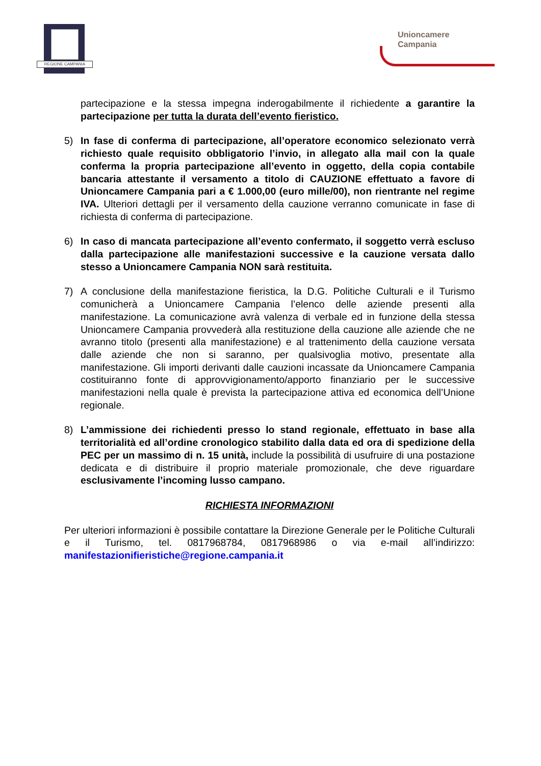REGIONE CAMPANIA
Unioncamere
Campania
partecipazione e la stessa impegna inderogabilmente il richiedente a garantire la partecipazione per tutta la durata dell’evento fieristico.
5) In fase di conferma di partecipazione, all’operatore economico selezionato verrà richiesto quale requisito obbligatorio l’invio, in allegato alla mail con la quale conferma la propria partecipazione all’evento in oggetto, della copia contabile bancaria attestante il versamento a titolo di CAUZIONE effettuato a favore di Unioncamere Campania pari a € 1.000,00 (euro mille/00), non rientrante nel regime IVA. Ulteriori dettagli per il versamento della cauzione verranno comunicate in fase di richiesta di conferma di partecipazione.
6) In caso di mancata partecipazione all’evento confermato, il soggetto verrà escluso dalla partecipazione alle manifestazioni successive e la cauzione versata dallo stesso a Unioncamere Campania NON sarà restituita.
7) A conclusione della manifestazione fieristica, la D.G. Politiche Culturali e il Turismo comunicherà a Unioncamere Campania l’elenco delle aziende presenti alla manifestazione. La comunicazione avrà valenza di verbale ed in funzione della stessa Unioncamere Campania provvederà alla restituzione della cauzione alle aziende che ne avranno titolo (presenti alla manifestazione) e al trattenimento della cauzione versata dalle aziende che non si saranno, per qualsivoglia motivo, presentate alla manifestazione. Gli importi derivanti dalle cauzioni incassate da Unioncamere Campania costituiranno fonte di approvvigionamento/apporto finanziario per le successive manifestazioni nella quale è prevista la partecipazione attiva ed economica dell’Unione regionale.
8) L’ammissione dei richiedenti presso lo stand regionale, effettuato in base alla territorialità ed all’ordine cronologico stabilito dalla data ed ora di spedizione della PEC per un massimo di n. 15 unità, include la possibilità di usufruire di una postazione dedicata e di distribuire il proprio materiale promozionale, che deve riguardare esclusivamente l’incoming lusso campano.
RICHIESTA INFORMAZIONI
Per ulteriori informazioni è possibile contattare la Direzione Generale per le Politiche Culturali e il Turismo, tel. 0817968784, 0817968986 o via e-mail all’indirizzo: manifestazionifieristiche@regione.campania.it